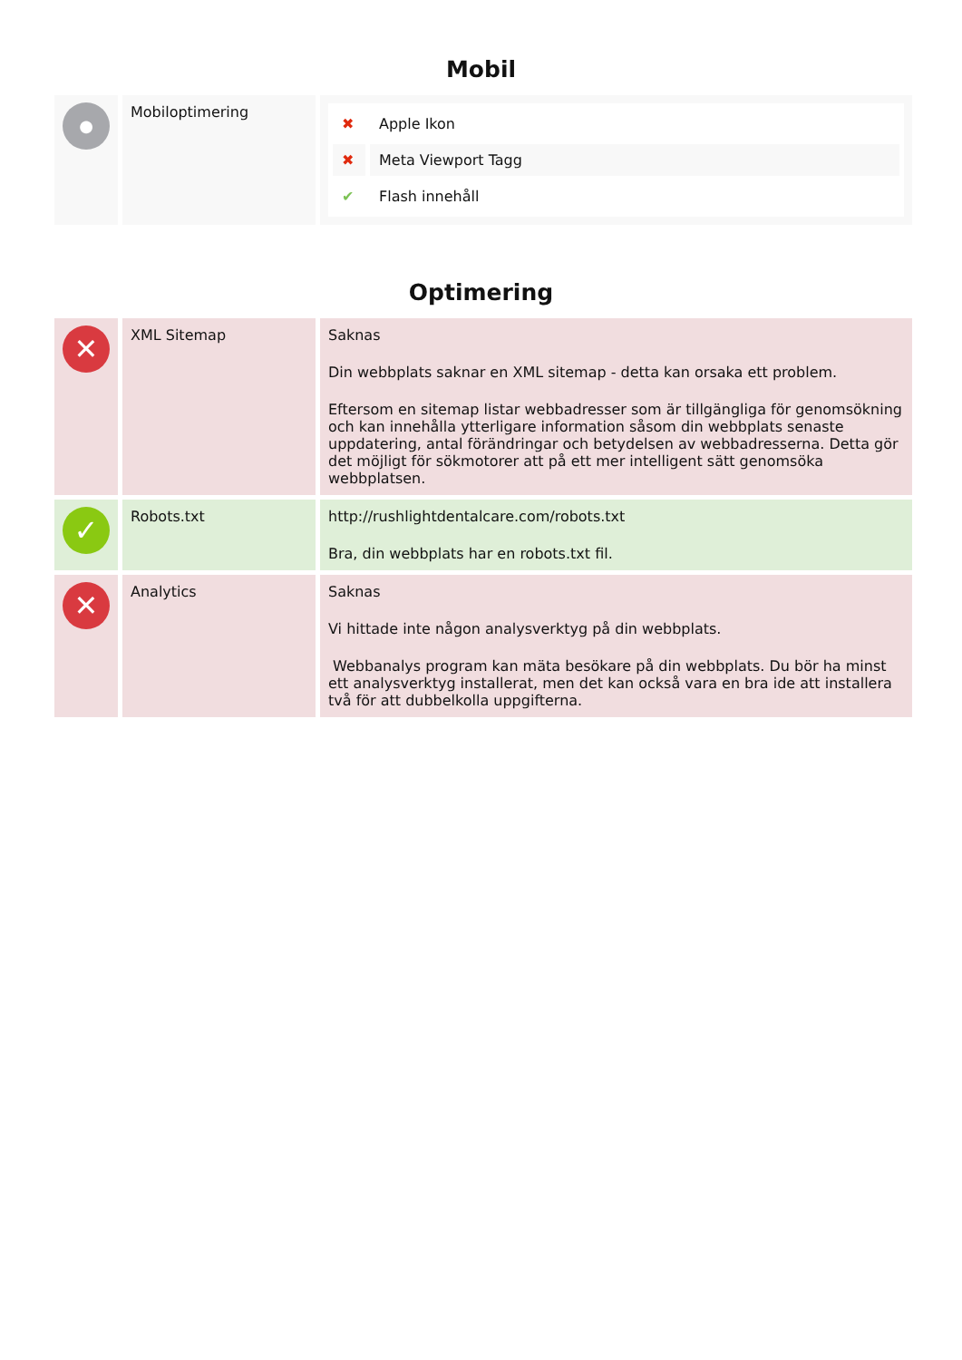Mobil
| ● | Mobiloptimering | / ✖ / Apple Ikon / / ✖ / Meta Viewport Tagg / / ✔ / Flash innehåll / |
Optimering
| ✕ | XML Sitemap | Saknas Din webbplats saknar en XML sitemap - detta kan orsaka ett problem. Eftersom en sitemap listar webbadresser som är tillgängliga för genomsökning och kan innehålla ytterligare information såsom din webbplats senaste uppdatering, antal förändringar och betydelsen av webbadresserna. Detta gör det möjligt för sökmotorer att på ett mer intelligent sätt genomsöka webbplatsen. |
| ✓ | Robots.txt | http://rushlightdentalcare.com/robots.txt Bra, din webbplats har en robots.txt fil. |
| ✕ | Analytics | Saknas Vi hittade inte någon analysverktyg på din webbplats. Webbanalys program kan mäta besökare på din webbplats. Du bör ha minst ett analysverktyg installerat, men det kan också vara en bra ide att installera två för att dubbelkolla uppgifterna. |